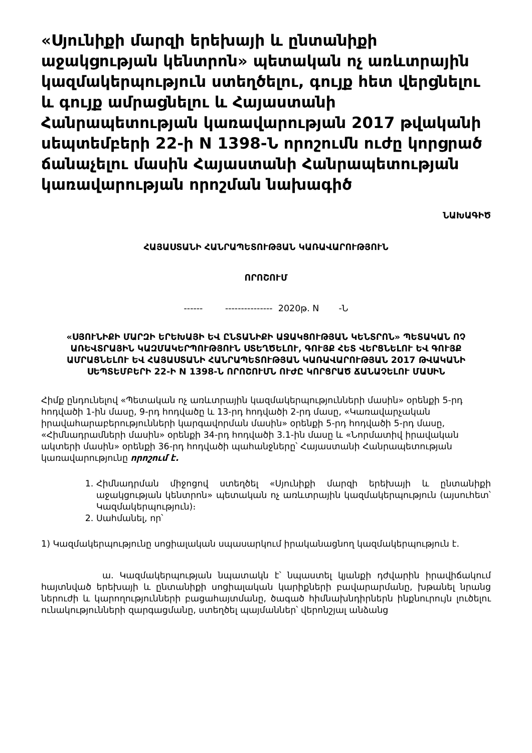«Սյունիքի մարզի երեխայի և ընտանիքի աջակցության կենտրոն» պետական ոչ առևտրային կազմակերպություն ստեղծելու, գույք հետ վերցնելու և գույք ամրացնելու և Հայաստանի Հանրապետության կառավարության 2017 թվականի սեպտեմբերի 22-ի N 1398-Ն որոշումն ուժը կորցրած ճանաչելու մասին Հայաստանի Հանրապետության կառավարության որոշման նախագիծ
ՆԱԽԱԳԻԾ
ՀԱՅԱՍՏԱՆԻ ՀԱՆՐԱՊԵՏՈՒԹՅԱՆ ԿԱՌԱՎԱՐՈՒԹՅՈՒՆ
ՈՐՈՇՈՒՄ
------ --------------- 2020թ. N -Ն
«ՍՅՈՒՆԻՔԻ ՄԱՐԶԻ ԵՐԵԽԱՅԻ ԵՎ ԸՆՏԱՆԻՔԻ ԱՋԱԿՑՈՒԹՅԱՆ ԿԵՆՏՐՈՆ» ՊԵՏԱԿԱՆ ՈՉ ԱՌԵՎՏՐԱՅԻՆ ԿԱԶՄԱԿԵՐՊՈՒԹՅՈՒՆ ՍՏԵՂԾԵԼՈՒ, ԳՈՒՅՔ ՀԵՏ ՎԵՐՑՆԵԼՈՒ ԵՎ ԳՈՒՅՔ ԱՄՐԱՑՆԵԼՈՒ ԵՎ ՀԱՅԱՍՏԱՆԻ ՀԱՆՐԱՊԵՏՈՒԹՅԱՆ ԿԱՌԱՎԱՐՈՒԹՅԱՆ 2017 ԹՎԱԿԱՆԻ ՍԵՊՏԵՄԲԵՐԻ 22-Ի N 1398-Ն ՈՐՈՇՈՒՄՆ ՈՒԺԸ ԿՈՐՑՐԱԾ ՃԱՆԱՉԵԼՈՒ ՄԱՍԻՆ
Հիմք ընդունելով «Պետական ոչ առևտրային կազմակերպությունների մասին» օրենքի 5-րդ հոդվածի 1-ին մասը, 9-րդ հոդվածը և 13-րդ հոդվածի 2-րդ մասը, «Կառավարչական իրավահարաբերությունների կարգավորման մասին» օրենքի 5-րդ հոդվածի 5-րդ մասը, «Հիմնադրամների մասին» օրենքի 34-րդ հոդվածի 3.1-ին մասը և «Նորմատիվ իրավական ակտերի մասին» օրենքի 36-րդ հոդվածի պահանջները՝ Հայաստանի Հանրապետության կառավարությունը որոշում է.
1. Հիմնադրման միջոցով ստեղծել «Սյունիքի մարզի երեխայի և ընտանիքի աջակցության կենտրոն» պետական ոչ առևտրային կազմակերպություն (այսուհետ՝ Կազմակերպություն)։
2. Սահմանել, որ՝
1) Կազմակերպությունը սոցիալական սպասարկում իրականացնող կազմակերպություն է.
ա. Կազմակերպության նպատակն է՝ նպաստել կյանքի դժվարին իրավիճակում հայտնված երեխայի և ընտանիքի սոցիալական կարիքների բավարարմանը, խթանել նրանց ներուժի և կարողությունների բացահայտմանը, ծագած հիմնախնդիրներն ինքնուրույն լուծելու ունակությունների զարգացմանը, ստեղծել պայմաններ՝ վերոնշյալ անձանց